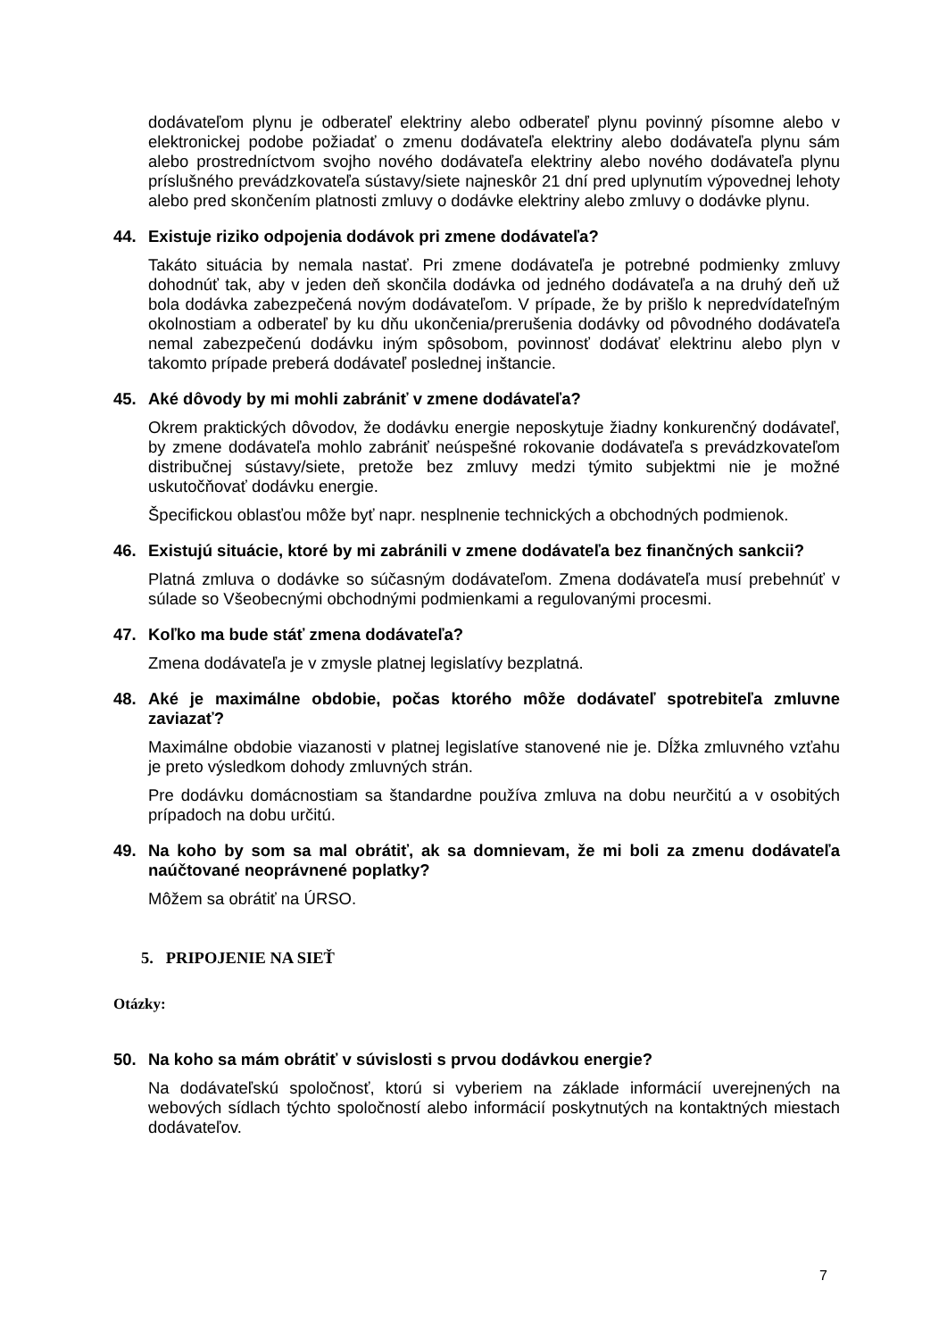dodávateľom plynu je odberateľ elektriny alebo odberateľ plynu povinný písomne alebo v elektronickej podobe požiadať o zmenu dodávateľa elektriny alebo dodávateľa plynu sám alebo prostredníctvom svojho nového dodávateľa elektriny alebo nového dodávateľa plynu príslušného prevádzkovateľa sústavy/siete najneskôr 21 dní pred uplynutím výpovednej lehoty alebo pred skončením platnosti zmluvy o dodávke elektriny alebo zmluvy o dodávke plynu.
44. Existuje riziko odpojenia dodávok pri zmene dodávateľa?
Takáto situácia by nemala nastať. Pri zmene dodávateľa je potrebné podmienky zmluvy dohodnúť tak, aby v jeden deň skončila dodávka od jedného dodávateľa a na druhý deň už bola dodávka zabezpečená novým dodávateľom. V prípade, že by prišlo k nepredvídateľným okolnostiam a odberateľ by ku dňu ukončenia/prerušenia dodávky od pôvodného dodávateľa nemal zabezpečenú dodávku iným spôsobom, povinnosť dodávať elektrinu alebo plyn v takomto prípade preberá dodávateľ poslednej inštancie.
45. Aké dôvody by mi mohli zabrániť v zmene dodávateľa?
Okrem praktických dôvodov, že dodávku energie neposkytuje žiadny konkurenčný dodávateľ, by zmene dodávateľa mohlo zabrániť neúspešné rokovanie dodávateľa s prevádzkovateľom distribučnej sústavy/siete, pretože bez zmluvy medzi týmito subjektmi nie je možné uskutočňovať dodávku energie.
Špecifickou oblasťou môže byť napr. nesplnenie technických a obchodných podmienok.
46. Existujú situácie, ktoré by mi zabránili v zmene dodávateľa bez finančných sankcii?
Platná zmluva o dodávke so súčasným dodávateľom. Zmena dodávateľa musí prebehnúť v súlade so Všeobecnými obchodnými podmienkami a regulovanými procesmi.
47. Koľko ma bude stáť zmena dodávateľa?
Zmena dodávateľa je v zmysle platnej legislatívy bezplatná.
48. Aké je maximálne obdobie, počas ktorého môže dodávateľ spotrebiteľa zmluvne zaviazať?
Maximálne obdobie viazanosti v platnej legislatíve stanovené nie je. Dĺžka zmluvného vzťahu je preto výsledkom dohody zmluvných strán.
Pre dodávku domácnostiam sa štandardne používa zmluva na dobu neurčitú a v osobitých prípadoch na dobu určitú.
49. Na koho by som sa mal obrátiť, ak sa domnievam, že mi boli za zmenu dodávateľa naúčtované neoprávnené poplatky?
Môžem sa obrátiť na ÚRSO.
5. PRIPOJENIE NA SIEŤ
Otázky:
50. Na koho sa mám obrátiť v súvislosti s prvou dodávkou energie?
Na dodávateľskú spoločnosť, ktorú si vyberiem na základe informácií uverejnených na webových sídlach týchto spoločností alebo informácií poskytnutých na kontaktných miestach dodávateľov.
7